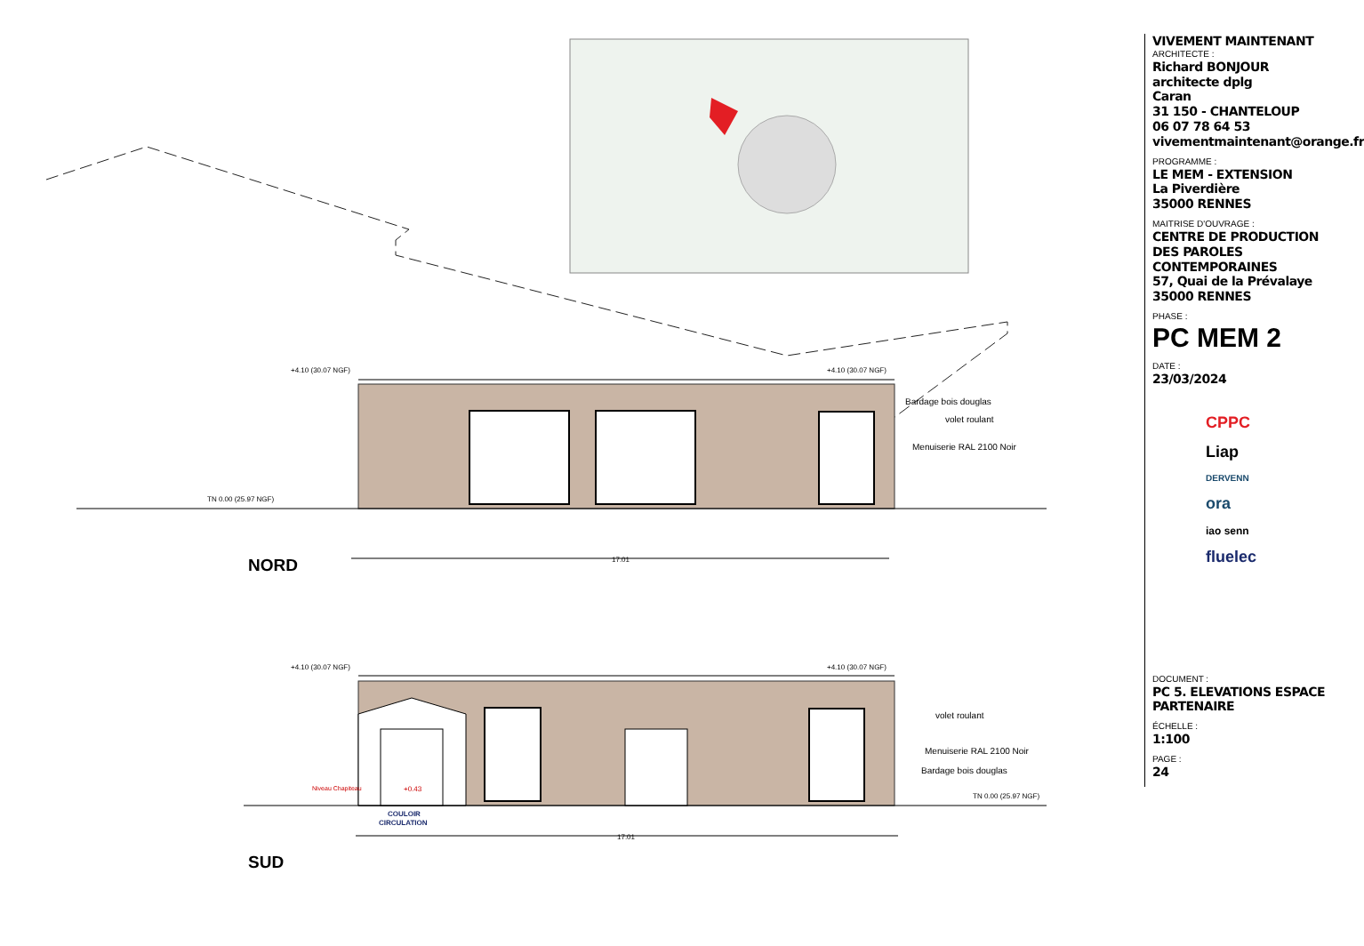+4.10 (30.07 NGF)
+4.10 (30.07 NGF)
TN 0.00 (25.97 NGF)
Bardage bois douglas
volet roulant
Menuiserie RAL 2100 Noir
17.01
NORD
+4.10 (30.07 NGF)
+4.10 (30.07 NGF)
TN 0.00 (25.97 NGF)
volet roulant
Menuiserie RAL 2100 Noir
Bardage bois douglas
Niveau Chapiteau
+0.43
COULOIR
CIRCULATION
17.01
SUD
VIVEMENT MAINTENANT
ARCHITECTE :
Richard BONJOUR
architecte dplg
Caran
31 150 - CHANTELOUP
06 07 78 64 53
vivementmaintenant@orange.fr
PROGRAMME :
LE MEM - EXTENSION
La Piverdière
35000 RENNES
MAITRISE D'OUVRAGE :
CENTRE DE PRODUCTION DES PAROLES CONTEMPORAINES
57, Quai de la Prévalaye
35000 RENNES
PHASE :
PC MEM 2
DATE :
23/03/2024
CPPC
Liap
DERVENN
ora
iao senn
fluelec
DOCUMENT :
PC 5. ELEVATIONS ESPACE PARTENAIRE
ÉCHELLE :
1:100
PAGE :
24